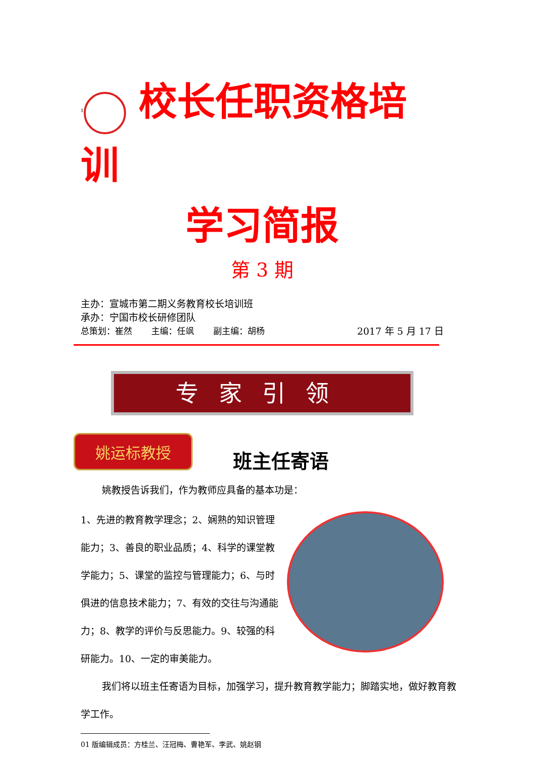<sup>1</sup> 校长任职资格培训
学习简报
第 3 期
主办：宣城市第二期义务教育校长培训班
承办：宁国市校长研修团队
总策划：崔然 主编：任飒 副主编：胡杨 2017 年 5 月 17 日
专家引领
姚运标教授
班主任寄语
姚教授告诉我们，作为教师应具备的基本功是：
1、先进的教育教学理念；2、娴熟的知识管理能力；3、善良的职业品质；4、科学的课堂教学能力；5、课堂的监控与管理能力；6、与时俱进的信息技术能力；7、有效的交往与沟通能力；8、教学的评价与反思能力。9、较强的科研能力。10、一定的审美能力。
我们将以班主任寄语为目标，加强学习，提升教育教学能力；脚踏实地，做好教育教学工作。
01 版编辑成员：方桂兰、汪冠梅、曹艳军、李武、姚赵钢